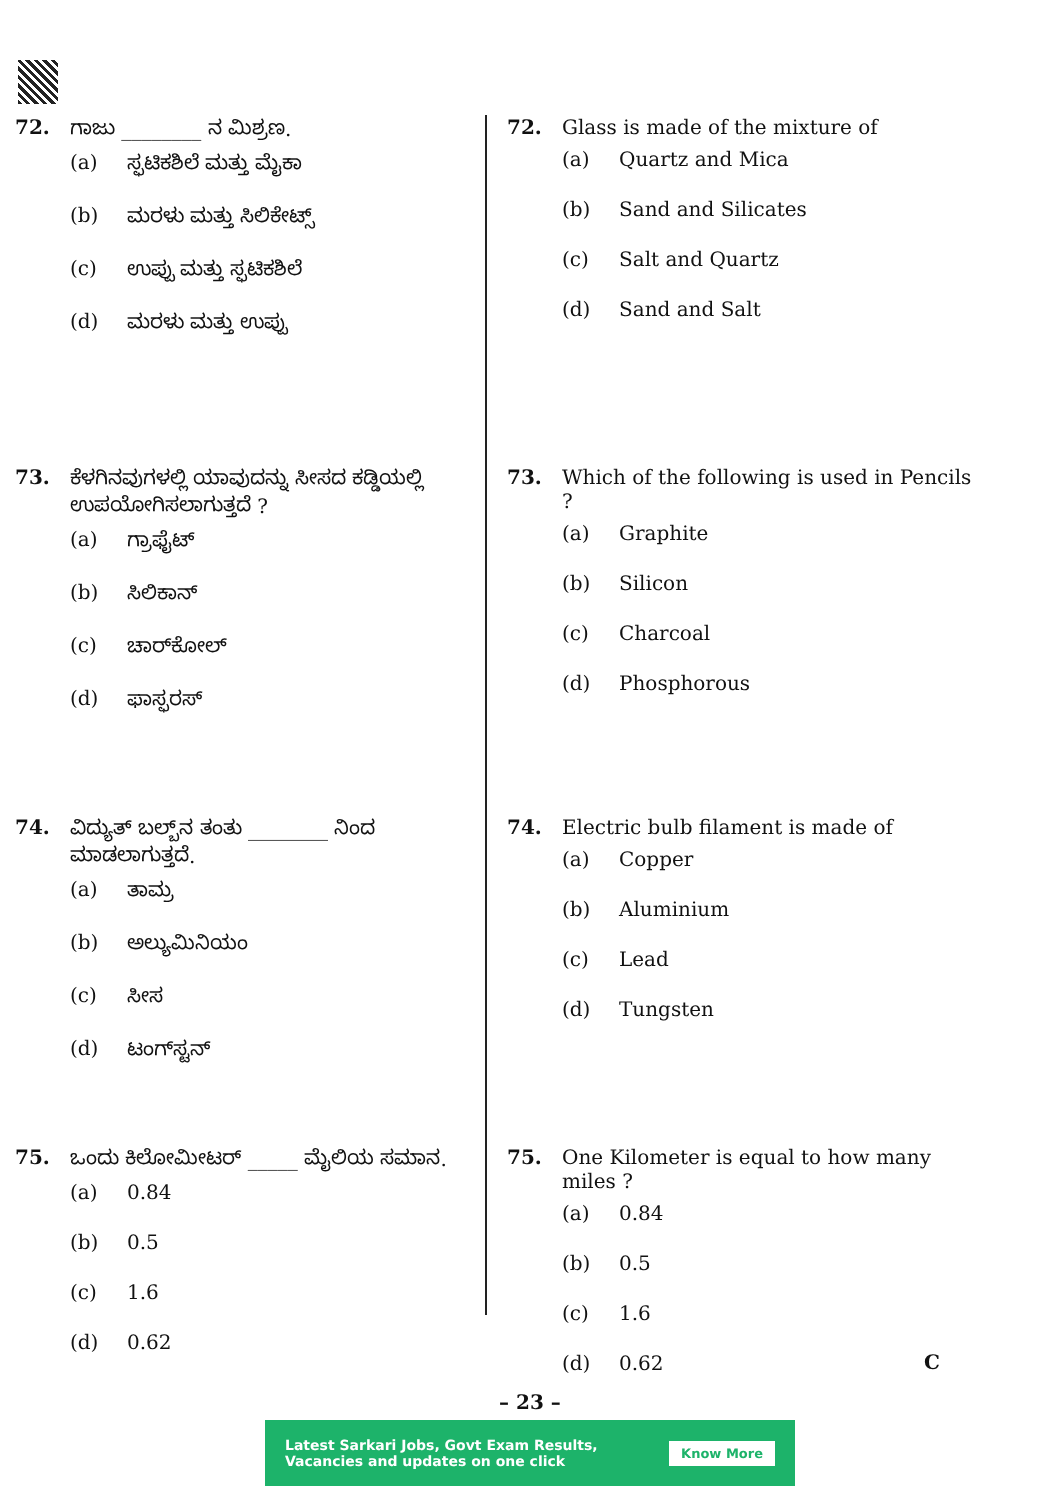72. ಗಾಜು ________ ನ ಮಿಶ್ರಣ.
(a) ಸ್ಫಟಿಕಶಿಲೆ ಮತ್ತು ಮೈಕಾ
(b) ಮರಳು ಮತ್ತು ಸಿಲಿಕೇಟ್ಸ್
(c) ಉಪ್ಪು ಮತ್ತು ಸ್ಫಟಿಕಶಿಲೆ
(d) ಮರಳು ಮತ್ತು ಉಪ್ಪು
73. ಕೆಳಗಿನವುಗಳಲ್ಲಿ ಯಾವುದನ್ನು ಸೀಸದ ಕಡ್ಡಿಯಲ್ಲಿ ಉಪಯೋಗಿಸಲಾಗುತ್ತದೆ ?
(a) ಗ್ರಾಫೈಟ್
(b) ಸಿಲಿಕಾನ್
(c) ಚಾರ್‌ಕೋಲ್
(d) ಫಾಸ್ಫರಸ್
74. ವಿದ್ಯುತ್ ಬಲ್ಬ್‌ನ ತಂತು ________ ನಿಂದ ಮಾಡಲಾಗುತ್ತದೆ.
(a) ತಾಮ್ರ
(b) ಅಲ್ಯುಮಿನಿಯಂ
(c) ಸೀಸ
(d) ಟಂಗ್‌ಸ್ಟನ್
75. ಒಂದು ಕಿಲೋಮೀಟರ್ _____ ಮೈಲಿಯ ಸಮಾನ.
(a) 0.84
(b) 0.5
(c) 1.6
(d) 0.62
72. Glass is made of the mixture of
(a) Quartz and Mica
(b) Sand and Silicates
(c) Salt and Quartz
(d) Sand and Salt
73. Which of the following is used in Pencils ?
(a) Graphite
(b) Silicon
(c) Charcoal
(d) Phosphorous
74. Electric bulb filament is made of
(a) Copper
(b) Aluminium
(c) Lead
(d) Tungsten
75. One Kilometer is equal to how many miles ?
(a) 0.84
(b) 0.5
(c) 1.6
(d) 0.62
– 23 –
C
Latest Sarkari Jobs, Govt Exam Results,
Vacancies and updates on one click
Know More